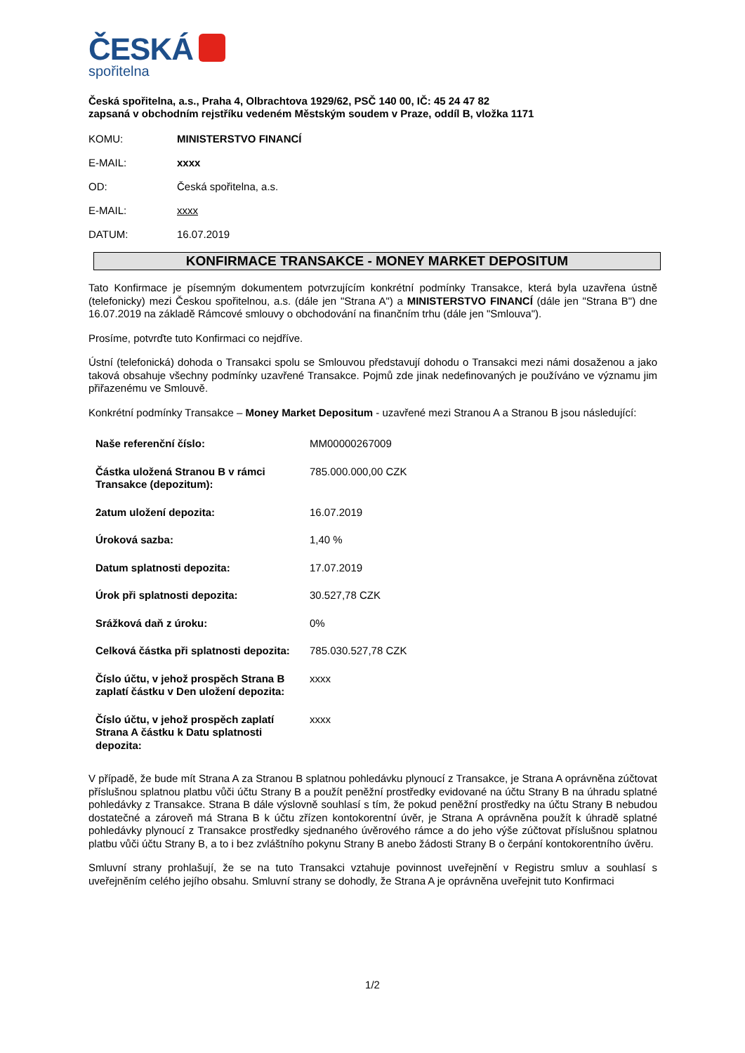ČESKÁ
spořitelna
Česká spořitelna, a.s., Praha 4, Olbrachtova 1929/62, PSČ 140 00, IČ: 45 24 47 82
zapsaná v obchodním rejstříku vedeném Městským soudem v Praze, oddíl B, vložka 1171
| KOMU: | MINISTERSTVO FINANCÍ |
| E-MAIL: | xxxx |
| OD: | Česká spořitelna, a.s. |
| E-MAIL: | xxxx |
| DATUM: | 16.07.2019 |
KONFIRMACE TRANSAKCE - MONEY MARKET DEPOSITUM
Tato Konfirmace je písemným dokumentem potvrzujícím konkrétní podmínky Transakce, která byla uzavřena ústně (telefonicky) mezi Českou spořitelnou, a.s. (dále jen "Strana A") a MINISTERSTVO FINANCÍ (dále jen "Strana B") dne 16.07.2019 na základě Rámcové smlouvy o obchodování na finančním trhu (dále jen "Smlouva").
Prosíme, potvrďte tuto Konfirmaci co nejdříve.
Ústní (telefonická) dohoda o Transakci spolu se Smlouvou představují dohodu o Transakci mezi námi dosaženou a jako taková obsahuje všechny podmínky uzavřené Transakce. Pojmů zde jinak nedefinovaných je používáno ve významu jim přiřazenému ve Smlouvě.
Konkrétní podmínky Transakce – Money Market Depositum - uzavřené mezi Stranou A a Stranou B jsou následující:
| Naše referenční číslo: | MM00000267009 |
| Částka uložená Stranou B v rámci Transakce (depozitum): | 785.000.000,00 CZK |
| 2atum uložení depozita: | 16.07.2019 |
| Úroková sazba: | 1,40 % |
| Datum splatnosti depozita: | 17.07.2019 |
| Úrok při splatnosti depozita: | 30.527,78 CZK |
| Srážková daň z úroku: | 0% |
| Celková částka při splatnosti depozita: | 785.030.527,78 CZK |
| Číslo účtu, v jehož prospěch Strana B zaplatí částku v Den uložení depozita: | xxxx |
| Číslo účtu, v jehož prospěch zaplatí Strana A částku k Datu splatnosti depozita: | xxxx |
V případě, že bude mít Strana A za Stranou B splatnou pohledávku plynoucí z Transakce, je Strana A oprávněna zúčtovat příslušnou splatnou platbu vůči účtu Strany B a použít peněžní prostředky evidované na účtu Strany B na úhradu splatné pohledávky z Transakce. Strana B dále výslovně souhlasí s tím, že pokud peněžní prostředky na účtu Strany B nebudou dostatečné a zároveň má Strana B k účtu zřízen kontokorentní úvěr, je Strana A oprávněna použít k úhradě splatné pohledávky plynoucí z Transakce prostředky sjednaného úvěrového rámce a do jeho výše zúčtovat příslušnou splatnou platbu vůči účtu Strany B, a to i bez zvláštního pokynu Strany B anebo žádosti Strany B o čerpání kontokorentního úvěru.
Smluvní strany prohlašují, že se na tuto Transakci vztahuje povinnost uveřejnění v Registru smluv a souhlasí s uveřejněním celého jejího obsahu. Smluvní strany se dohodly, že Strana A je oprávněna uveřejnit tuto Konfirmaci
1/2